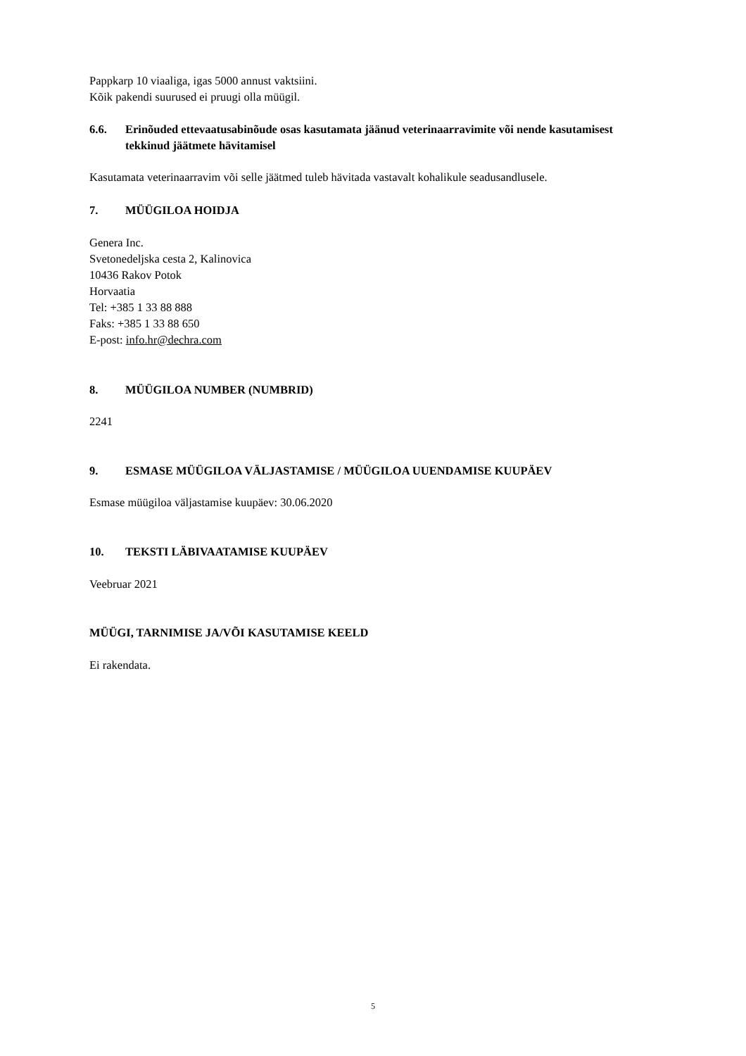Pappkarp 10 viaaliga, igas 5000 annust vaktsiini.
Kõik pakendi suurused ei pruugi olla müügil.
6.6. Erinõuded ettevaatusabinõude osas kasutamata jäänud veterinaarravimite või nende kasutamisest tekkinud jäätmete hävitamisel
Kasutamata veterinaarravim või selle jäätmed tuleb hävitada vastavalt kohalikule seadusandlusele.
7. MÜÜGILOA HOIDJA
Genera Inc.
Svetonedeljska cesta 2, Kalinovica
10436 Rakov Potok
Horvaatia
Tel: +385 1 33 88 888
Faks: +385 1 33 88 650
E-post: info.hr@dechra.com
8. MÜÜGILOA NUMBER (NUMBRID)
2241
9. ESMASE MÜÜGILOA VÄLJASTAMISE / MÜÜGILOA UUENDAMISE KUUPÄEV
Esmase müügiloa väljastamise kuupäev: 30.06.2020
10. TEKSTI LÄBIVAATAMISE KUUPÄEV
Veebruar 2021
MÜÜGI, TARNIMISE JA/VÕI KASUTAMISE KEELD
Ei rakendata.
5